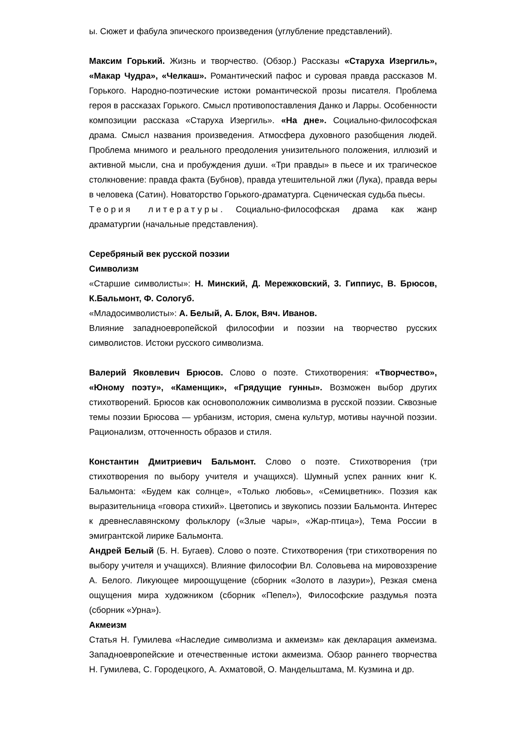ы. Сюжет и фабула эпического произведения (углубление представлений).
Максим Горький. Жизнь и творчество. (Обзор.) Рассказы «Старуха Изергиль», «Макар Чудра», «Челкаш». Романтический пафос и суровая правда рассказов М. Горького. Народно-поэтические истоки романтической прозы писателя. Проблема героя в рассказах Горького. Смысл противопоставления Данко и Ларры. Особенности композиции рассказа «Старуха Изергиль». «На дне». Социально-философская драма. Смысл названия произведения. Атмосфера духовного разобщения людей. Проблема мнимого и реального преодоления унизительного положения, иллюзий и активной мысли, сна и пробуждения души. «Три правды» в пьесе и их трагическое столкновение: правда факта (Бубнов), правда утешительной лжи (Лука), правда веры в человека (Сатин). Новаторство Горького-драматурга. Сценическая судьба пьесы.
Теория литературы. Социально-философская драма как жанр драматургии (начальные представления).
Серебряный век русской поэзии
Символизм
«Старшие символисты»: Н. Минский, Д. Мережковский, 3. Гиппиус, В. Брюсов, К.Бальмонт, Ф. Сологуб.
«Младосимволисты»: А. Белый, А. Блок, Вяч. Иванов.
Влияние западноевропейской философии и поэзии на творчество русских символистов. Истоки русского символизма.
Валерий Яковлевич Брюсов. Слово о поэте. Стихотворения: «Творчество», «Юному поэту», «Каменщик», «Грядущие гунны». Возможен выбор других стихотворений. Брюсов как основоположник символизма в русской поэзии. Сквозные темы поэзии Брюсова — урбанизм, история, смена культур, мотивы научной поэзии. Рационализм, отточенность образов и стиля.
Константин Дмитриевич Бальмонт. Слово о поэте. Стихотворения (три стихотворения по выбору учителя и учащихся). Шумный успех ранних книг К. Бальмонта: «Будем как солнце», «Только любовь», «Семицветник». Поэзия как выразительница «говора стихий». Цветопись и звукопись поэзии Бальмонта. Интерес к древнеславянскому фольклору («Злые чары», «Жар-птица»), Тема России в эмигрантской лирике Бальмонта.
Андрей Белый (Б. Н. Бугаев). Слово о поэте. Стихотворения (три стихотворения по выбору учителя и учащихся). Влияние философии Вл. Соловьева на мировоззрение А. Белого. Ликующее мироощущение (сборник «Золото в лазури»), Резкая смена ощущения мира художником (сборник «Пепел»), Философские раздумья поэта (сборник «Урна»).
Акмеизм
Статья Н. Гумилева «Наследие символизма и акмеизм» как декларация акмеизма. Западноевропейские и отечественные истоки акмеизма. Обзор раннего творчества Н. Гумилева, С. Городецкого, А. Ахматовой, О. Мандельштама, М. Кузмина и др.